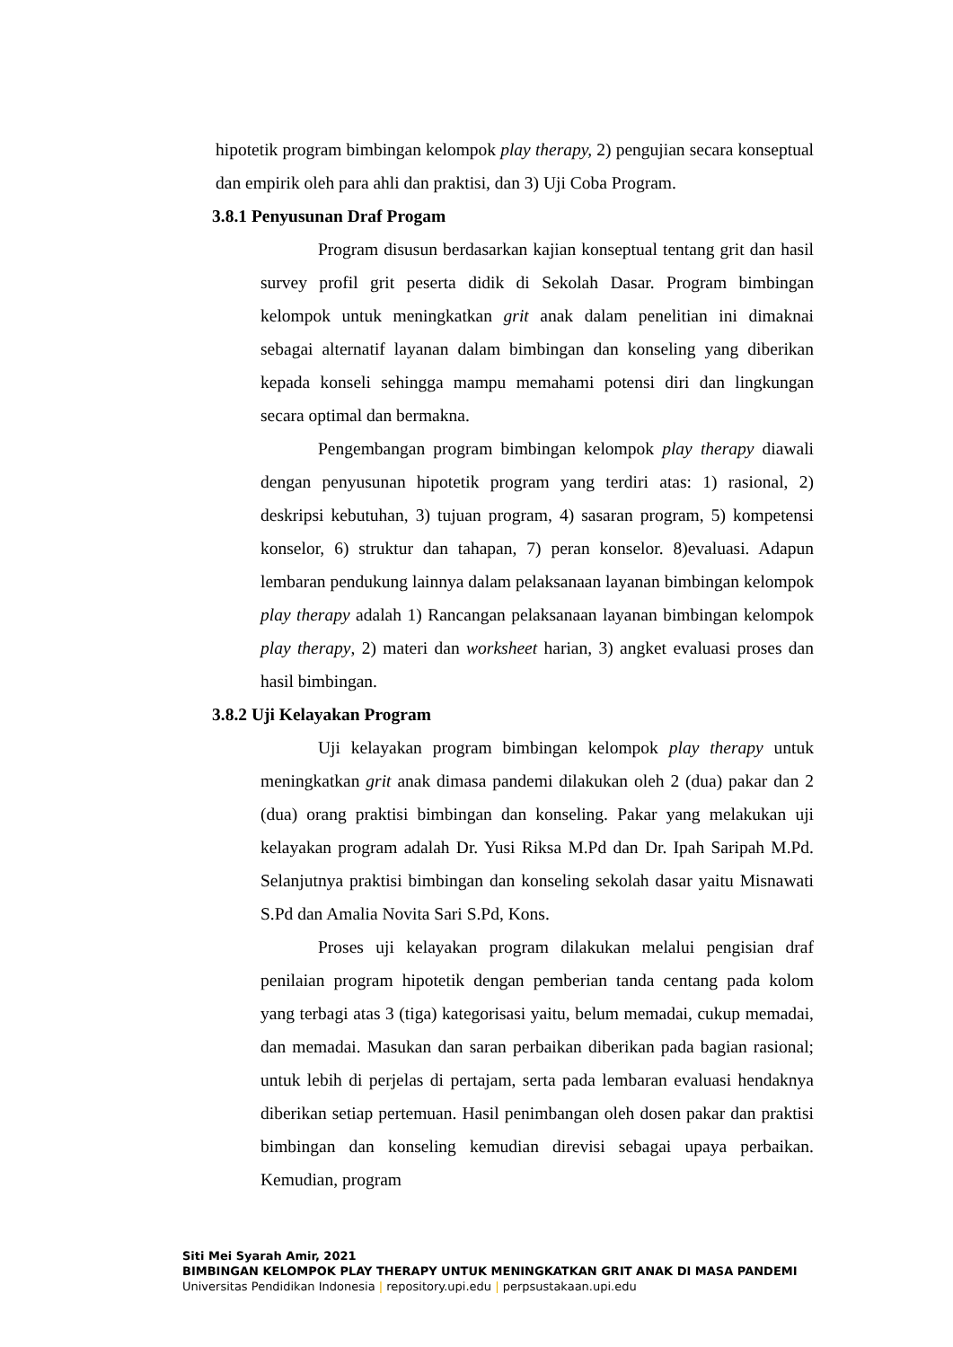hipotetik program bimbingan kelompok play therapy, 2) pengujian secara konseptual dan empirik oleh para ahli dan praktisi, dan 3) Uji Coba Program.
3.8.1 Penyusunan Draf Progam
Program disusun berdasarkan kajian konseptual tentang grit dan hasil survey profil grit peserta didik di Sekolah Dasar. Program bimbingan kelompok untuk meningkatkan grit anak dalam penelitian ini dimaknai sebagai alternatif layanan dalam bimbingan dan konseling yang diberikan kepada konseli sehingga mampu memahami potensi diri dan lingkungan secara optimal dan bermakna.
Pengembangan program bimbingan kelompok play therapy diawali dengan penyusunan hipotetik program yang terdiri atas: 1) rasional, 2) deskripsi kebutuhan, 3) tujuan program, 4) sasaran program, 5) kompetensi konselor, 6) struktur dan tahapan, 7) peran konselor. 8)evaluasi. Adapun lembaran pendukung lainnya dalam pelaksanaan layanan bimbingan kelompok play therapy adalah 1) Rancangan pelaksanaan layanan bimbingan kelompok play therapy, 2) materi dan worksheet harian, 3) angket evaluasi proses dan hasil bimbingan.
3.8.2 Uji Kelayakan Program
Uji kelayakan program bimbingan kelompok play therapy untuk meningkatkan grit anak dimasa pandemi dilakukan oleh 2 (dua) pakar dan 2 (dua) orang praktisi bimbingan dan konseling. Pakar yang melakukan uji kelayakan program adalah Dr. Yusi Riksa M.Pd dan Dr. Ipah Saripah M.Pd. Selanjutnya praktisi bimbingan dan konseling sekolah dasar yaitu Misnawati S.Pd dan Amalia Novita Sari S.Pd, Kons.
Proses uji kelayakan program dilakukan melalui pengisian draf penilaian program hipotetik dengan pemberian tanda centang pada kolom yang terbagi atas 3 (tiga) kategorisasi yaitu, belum memadai, cukup memadai, dan memadai. Masukan dan saran perbaikan diberikan pada bagian rasional; untuk lebih di perjelas di pertajam, serta pada lembaran evaluasi hendaknya diberikan setiap pertemuan. Hasil penimbangan oleh dosen pakar dan praktisi bimbingan dan konseling kemudian direvisi sebagai upaya perbaikan. Kemudian, program
Siti Mei Syarah Amir, 2021
BIMBINGAN KELOMPOK PLAY THERAPY UNTUK MENINGKATKAN GRIT ANAK DI MASA PANDEMI
Universitas Pendidikan Indonesia | repository.upi.edu | perpsustakaan.upi.edu